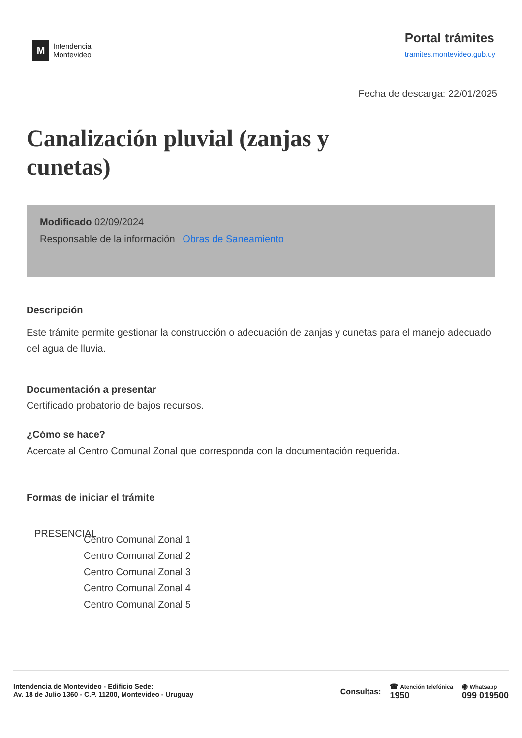M
Intendencia
Montevideo
Portal trámites
tramites.montevideo.gub.uy
Fecha de descarga: 22/01/2025
Canalización pluvial (zanjas y cunetas)
Modificado 02/09/2024
Responsable de la información Obras de Saneamiento
Descripción
Este trámite permite gestionar la construcción o adecuación de zanjas y cunetas para el manejo adecuado del agua de lluvia.
Documentación a presentar
Certificado probatorio de bajos recursos.
¿Cómo se hace?
Acercate al Centro Comunal Zonal que corresponda con la documentación requerida.
Formas de iniciar el trámite
PRESENCIAL
Centro Comunal Zonal 1
Centro Comunal Zonal 2
Centro Comunal Zonal 3
Centro Comunal Zonal 4
Centro Comunal Zonal 5
Intendencia de Montevideo - Edificio Sede:
Av. 18 de Julio 1360 - C.P. 11200, Montevideo - Uruguay
Consultas: ☎ Atención telefónica
1950 ◉ Whatsapp
099 019500